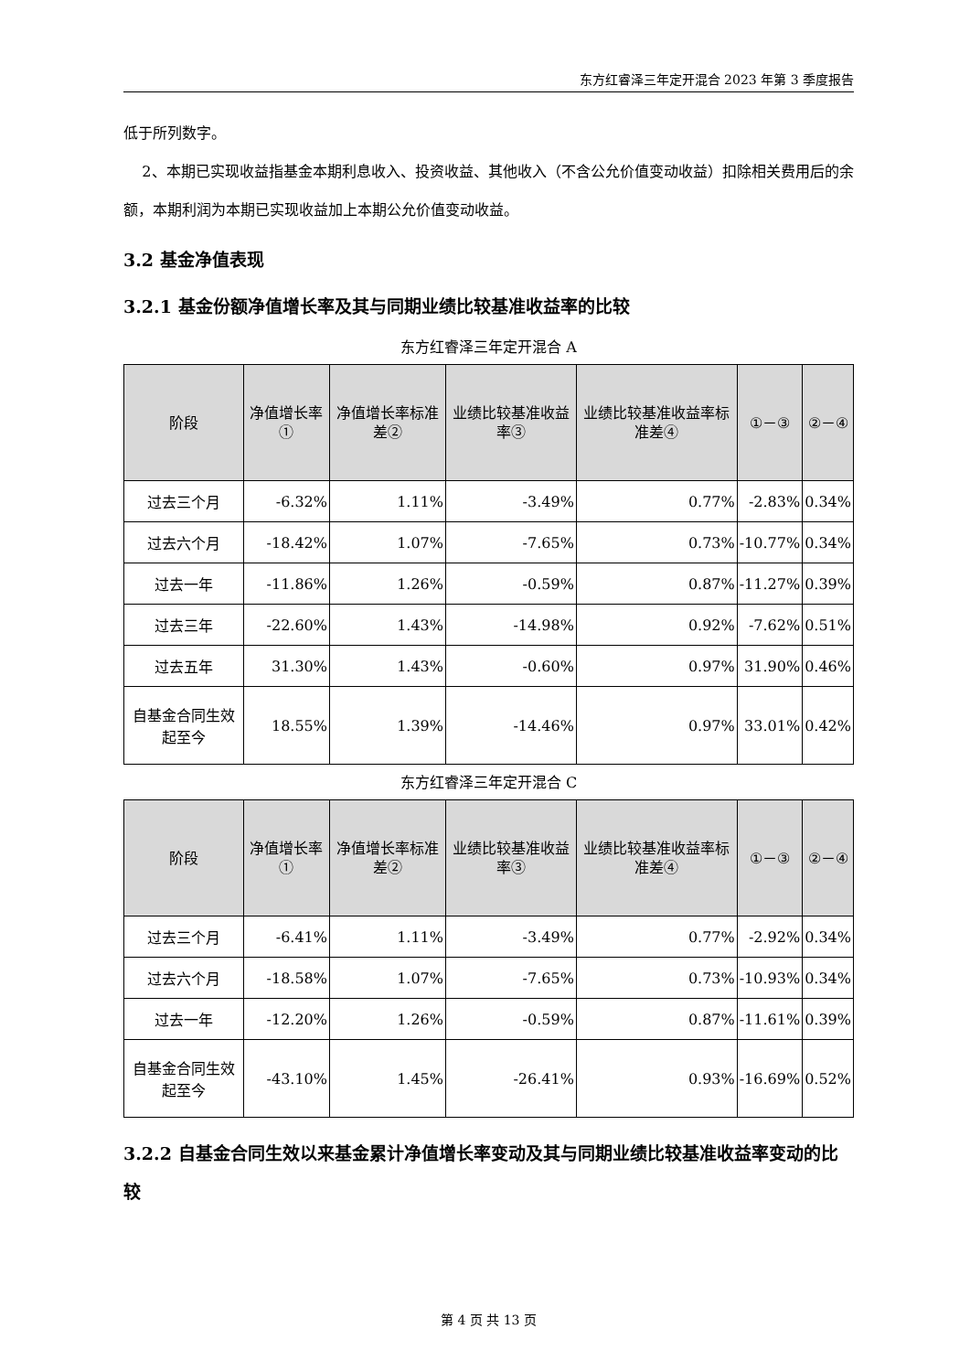东方红睿泽三年定开混合 2023 年第 3 季度报告
低于所列数字。
2、本期已实现收益指基金本期利息收入、投资收益、其他收入（不含公允价值变动收益）扣除相关费用后的余额，本期利润为本期已实现收益加上本期公允价值变动收益。
3.2 基金净值表现
3.2.1 基金份额净值增长率及其与同期业绩比较基准收益率的比较
东方红睿泽三年定开混合 A
| 阶段 | 净值增长率① | 净值增长率标准差② | 业绩比较基准收益率③ | 业绩比较基准收益率标准差④ | ①－③ | ②－④ |
| --- | --- | --- | --- | --- | --- | --- |
| 过去三个月 | -6.32% | 1.11% | -3.49% | 0.77% | -2.83% | 0.34% |
| 过去六个月 | -18.42% | 1.07% | -7.65% | 0.73% | -10.77% | 0.34% |
| 过去一年 | -11.86% | 1.26% | -0.59% | 0.87% | -11.27% | 0.39% |
| 过去三年 | -22.60% | 1.43% | -14.98% | 0.92% | -7.62% | 0.51% |
| 过去五年 | 31.30% | 1.43% | -0.60% | 0.97% | 31.90% | 0.46% |
| 自基金合同生效起至今 | 18.55% | 1.39% | -14.46% | 0.97% | 33.01% | 0.42% |
东方红睿泽三年定开混合 C
| 阶段 | 净值增长率① | 净值增长率标准差② | 业绩比较基准收益率③ | 业绩比较基准收益率标准差④ | ①－③ | ②－④ |
| --- | --- | --- | --- | --- | --- | --- |
| 过去三个月 | -6.41% | 1.11% | -3.49% | 0.77% | -2.92% | 0.34% |
| 过去六个月 | -18.58% | 1.07% | -7.65% | 0.73% | -10.93% | 0.34% |
| 过去一年 | -12.20% | 1.26% | -0.59% | 0.87% | -11.61% | 0.39% |
| 自基金合同生效起至今 | -43.10% | 1.45% | -26.41% | 0.93% | -16.69% | 0.52% |
3.2.2 自基金合同生效以来基金累计净值增长率变动及其与同期业绩比较基准收益率变动的比较
第 4 页 共 13 页